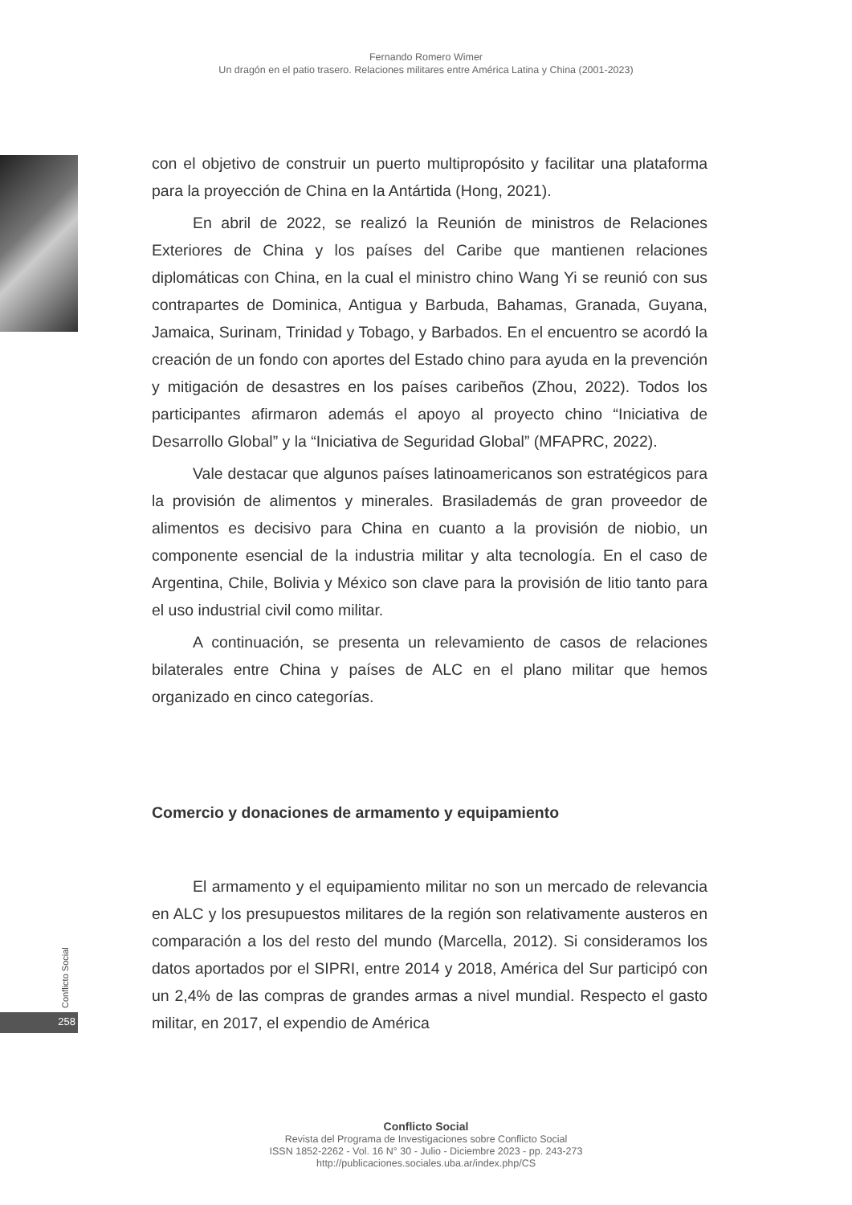Fernando Romero Wimer
Un dragón en el patio trasero. Relaciones militares entre América Latina y China (2001-2023)
con el objetivo de construir un puerto multipropósito y facilitar una plataforma para la proyección de China en la Antártida (Hong, 2021).
En abril de 2022, se realizó la Reunión de ministros de Relaciones Exteriores de China y los países del Caribe que mantienen relaciones diplomáticas con China, en la cual el ministro chino Wang Yi se reunió con sus contrapartes de Dominica, Antigua y Barbuda, Bahamas, Granada, Guyana, Jamaica, Surinam, Trinidad y Tobago, y Barbados. En el encuentro se acordó la creación de un fondo con aportes del Estado chino para ayuda en la prevención y mitigación de desastres en los países caribeños (Zhou, 2022). Todos los participantes afirmaron además el apoyo al proyecto chino “Iniciativa de Desarrollo Global” y la “Iniciativa de Seguridad Global” (MFAPRC, 2022).
Vale destacar que algunos países latinoamericanos son estratégicos para la provisión de alimentos y minerales. Brasilademás de gran proveedor de alimentos es decisivo para China en cuanto a la provisión de niobio, un componente esencial de la industria militar y alta tecnología. En el caso de Argentina, Chile, Bolivia y México son clave para la provisión de litio tanto para el uso industrial civil como militar.
A continuación, se presenta un relevamiento de casos de relaciones bilaterales entre China y países de ALC en el plano militar que hemos organizado en cinco categorías.
Comercio y donaciones de armamento y equipamiento
El armamento y el equipamiento militar no son un mercado de relevancia en ALC y los presupuestos militares de la región son relativamente austeros en comparación a los del resto del mundo (Marcella, 2012). Si consideramos los datos aportados por el SIPRI, entre 2014 y 2018, América del Sur participó con un 2,4% de las compras de grandes armas a nivel mundial. Respecto el gasto militar, en 2017, el expendio de América
Conflicto Social
258
Conflicto Social
Revista del Programa de Investigaciones sobre Conflicto Social
ISSN 1852-2262 - Vol. 16 N° 30 - Julio - Diciembre 2023 - pp. 243-273
http://publicaciones.sociales.uba.ar/index.php/CS